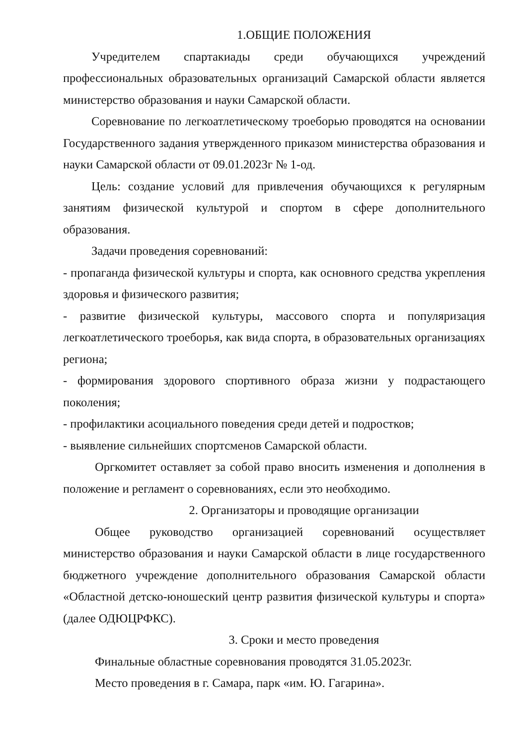1.ОБЩИЕ ПОЛОЖЕНИЯ
Учредителем спартакиады среди обучающихся учреждений профессиональных образовательных организаций Самарской области является министерство образования и науки Самарской области.
Соревнование по легкоатлетическому троеборью проводятся на основании Государственного задания утвержденного приказом министерства образования и науки Самарской области от 09.01.2023г № 1-од.
Цель: создание условий для привлечения обучающихся к регулярным занятиям физической культурой и спортом в сфере дополнительного образования.
Задачи проведения соревнований:
- пропаганда физической культуры и спорта, как основного средства укрепления здоровья и физического развития;
- развитие физической культуры, массового спорта и популяризация легкоатлетического троеборья, как вида спорта, в образовательных организациях региона;
- формирования здорового спортивного образа жизни у подрастающего поколения;
- профилактики асоциального поведения среди детей и подростков;
- выявление сильнейших спортсменов Самарской области.
Оргкомитет оставляет за собой право вносить изменения и дополнения в положение и регламент о соревнованиях, если это необходимо.
2. Организаторы и проводящие организации
Общее руководство организацией соревнований осуществляет министерство образования и науки Самарской области в лице государственного бюджетного учреждение дополнительного образования Самарской области «Областной детско-юношеский центр развития физической культуры и спорта» (далее ОДЮЦРФКС).
3. Сроки и место проведения
Финальные областные соревнования проводятся 31.05.2023г.
Место проведения в г. Самара, парк «им. Ю. Гагарина».